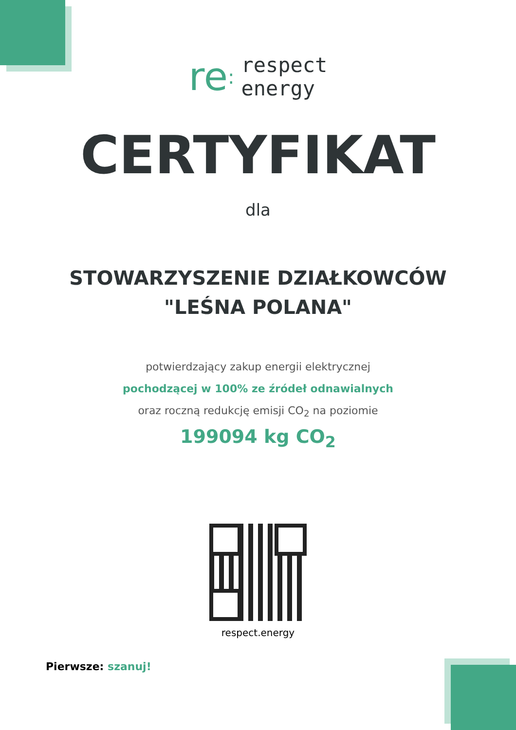re: respect
energy
CERTYFIKAT
dla
STOWARZYSZENIE DZIAŁKOWCÓW
"LEŚNA POLANA"
potwierdzający zakup energii elektrycznej
pochodzącej w 100% ze źródeł odnawialnych
oraz roczną redukcję emisji CO<sub>2</sub> na poziomie
199094 kg CO<sub>2</sub>
respect.energy
Pierwsze: szanuj!